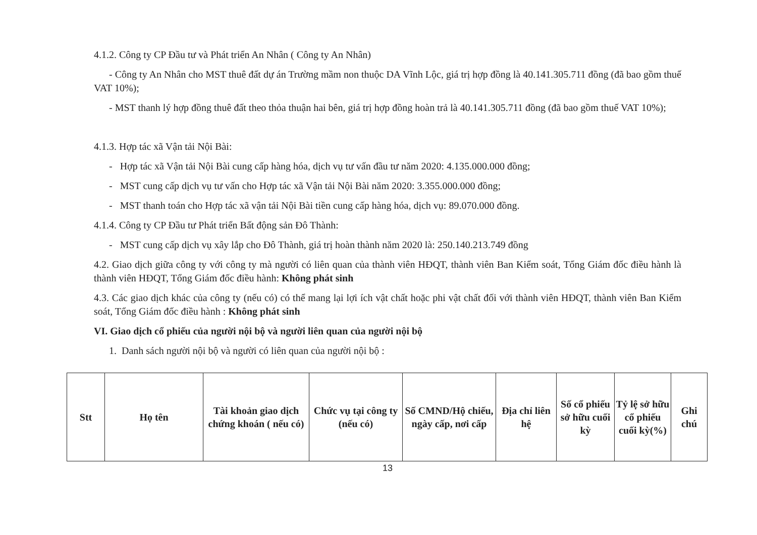4.1.2. Công ty CP Đầu tư và Phát triển An Nhân ( Công ty An Nhân)
- Công ty An Nhân cho MST thuê đất dự án Trường mầm non thuộc DA Vĩnh Lộc, giá trị hợp đồng là 40.141.305.711 đồng (đã bao gồm thuế VAT 10%);
- MST thanh lý hợp đồng thuê đất theo thỏa thuận hai bên, giá trị hợp đồng hoàn trả là 40.141.305.711 đồng (đã bao gồm thuế VAT 10%);
4.1.3. Hợp tác xã Vận tải Nội Bài:
- Hợp tác xã Vận tải Nội Bài cung cấp hàng hóa, dịch vụ tư vấn đầu tư năm 2020: 4.135.000.000 đồng;
- MST cung cấp dịch vụ tư vấn cho Hợp tác xã Vận tải Nội Bài năm 2020: 3.355.000.000 đồng;
- MST thanh toán cho Hợp tác xã vận tải Nội Bài tiền cung cấp hàng hóa, dịch vụ: 89.070.000 đồng.
4.1.4. Công ty CP Đầu tư Phát triển Bất động sản Đô Thành:
- MST cung cấp dịch vụ xây lắp cho Đô Thành, giá trị hoàn thành năm 2020 là: 250.140.213.749 đồng
4.2. Giao dịch giữa công ty với công ty mà người có liên quan của thành viên HĐQT, thành viên Ban Kiểm soát, Tổng Giám đốc điều hành là thành viên HĐQT, Tổng Giám đốc điều hành: Không phát sinh
4.3. Các giao dịch khác của công ty (nếu có) có thể mang lại lợi ích vật chất hoặc phi vật chất đối với thành viên HĐQT, thành viên Ban Kiểm soát, Tổng Giám đốc điều hành : Không phát sinh
VI. Giao dịch cổ phiếu của người nội bộ và người liên quan của người nội bộ
1. Danh sách người nội bộ và người có liên quan của người nội bộ :
| Stt | Họ tên | Tài khoản giao dịch chứng khoán ( nếu có) | Chức vụ tại công ty (nếu có) | Số CMND/Hộ chiếu, ngày cấp, nơi cấp | Địa chỉ liên hệ | Số cổ phiếu sở hữu cuối kỳ | Tỷ lệ sở hữu cổ phiếu cuối kỳ(%) | Ghi chú |
| --- | --- | --- | --- | --- | --- | --- | --- | --- |
13